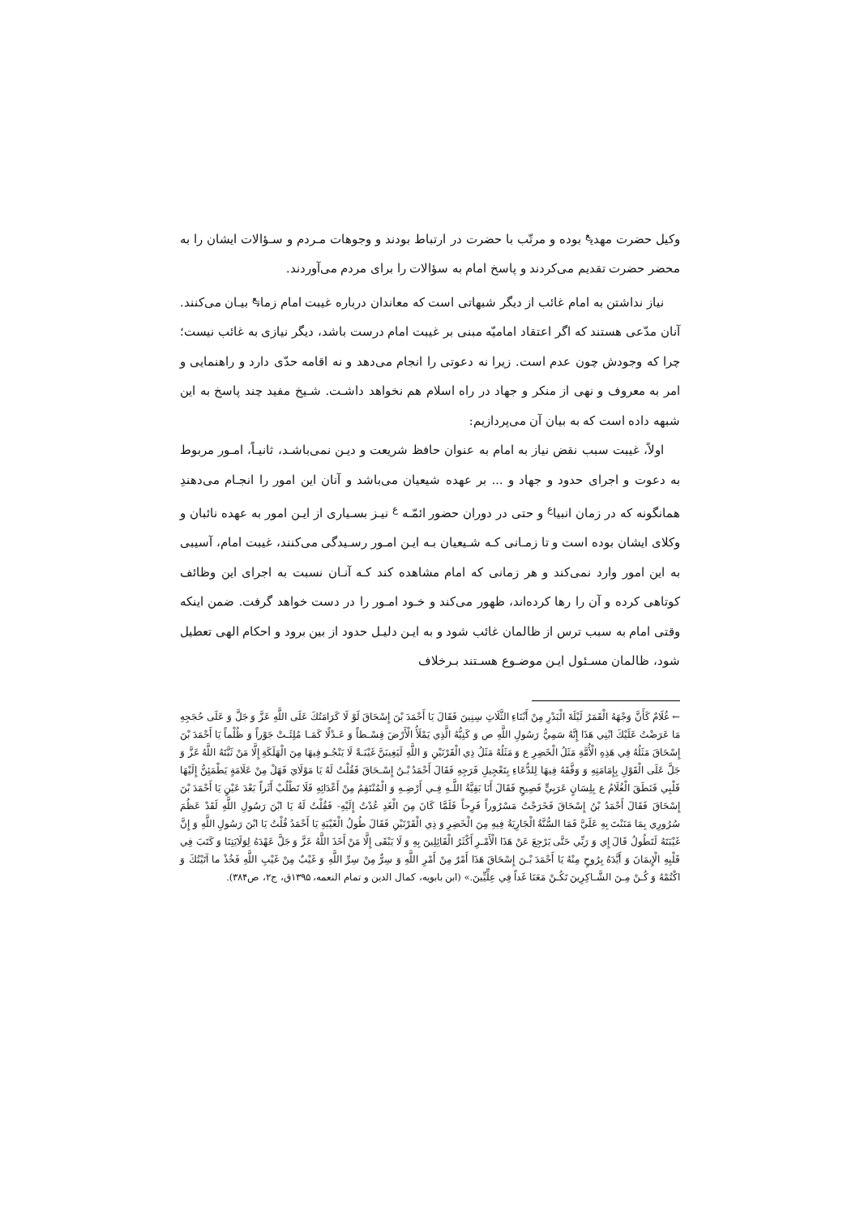وکیل حضرت مهدی<sup>ع</sup> بوده و مرتّب با حضرت در ارتباط بودند و وجوهات مـردم و سـؤالات ایشان را به محضر حضرت تقدیم می‌کردند و پاسخ امام به سؤالات را برای مردم می‌آوردند.
نیاز نداشتن به امام غائب از دیگر شبهاتی است که معاندان درباره غیبت امام زمان<sup>ع</sup> بیـان می‌کنند. آنان مدّعی هستند که اگر اعتقاد امامیّه مبنی بر غیبت امام درست باشد، دیگر نیازی به غائب نیست؛ چرا که وجودش چون عدم است. زیرا نه دعوتی را انجام می‌دهد و نه اقامه حدّی دارد و راهنمایی و امر به معروف و نهی از منکر و جهاد در راه اسلام هم نخواهد داشـت. شـیخ مفید چند پاسخ به این شبهه داده است که به بیان آن می‌پردازیم:
اولاً، غیبت سبب نقض نیاز به امام به عنوان حافظ شریعت و دیـن نمی‌باشـد، ثانیـاً، امـور مربوط به دعوت و اجرای حدود و جهاد و ... بر عهده شیعیان می‌باشد و آنان این امور را انجـام می‌دهندِ همانگونه که در زمان انبیا<sup>ع</sup> و حتی در دوران حضور ائمّـه <sup>ع</sup> نیـز بسـیاری از ایـن امور به عهده نائبان و وکلای ایشان بوده است و تا زمـانی کـه شـیعیان بـه ایـن امـور رسـیدگی می‌کنند، غیبت امام، آسیبی به این امور وارد نمی‌کند و هر زمانی که امام مشاهده کند کـه آنـان نسبت به اجرای این وظائف کوتاهی کرده و آن را رها کرده‌اند، ظهور می‌کند و خـود امـور را در دست خواهد گرفت. ضمن اینکه وقتی امام به سبب ترس از ظالمان غائب شود و به ایـن دلیـل حدود از بین برود و احکام الهی تعطیل شود، ظالمان مسـئول ایـن موضـوع هسـتند بـرخلاف
← غُلَامٌ كَأَنَّ وَجْهَهُ الْقَمَرُ لَيْلَةَ الْبَدْرِ مِنْ أَبْنَاءِ الثَّلَاثِ سِنِينَ فَقَالَ يَا أَحْمَدَ بْنَ إِسْحَاقَ لَوْ لَا كَرَامَتُكَ عَلَى اللَّهِ عَزَّ وَ جَلَّ وَ عَلَى حُجَجِهِ مَا عَرَضْتُ عَلَيْكَ ابْنِي هَذَا إِنَّهُ سَمِيُّ رَسُولِ اللَّهِ ص وَ كَنِيُّهُ الَّذِي يَمْلَأُ الْأَرْضَ قِسْـطاً وَ عَـدْلًا كَمَـا مُلِئَـتْ جَوْراً وَ ظُلْماً يَا أَحْمَدَ بْنَ إِسْحَاقَ مَثَلُهُ فِي هَذِهِ الْأُمَّةِ مَثَلُ الْخَضِرِ ع وَ مَثَلُهُ مَثَلُ ذِي الْقَرْنَيْنِ وَ اللَّهِ لَيَغِيبَنَّ غَيْبَـةً لَا يَنْجُـو فِيهَا مِنَ الْهَلَكَةِ إِلَّا مَنْ ثَبَّتَهُ اللَّهُ عَزَّ وَ جَلَّ عَلَى الْقَوْلِ بِإِمَامَتِهِ وَ وَفَّقَهُ فِيهَا لِلدُّعَاءِ بِتَعْجِيلِ فَرَجِهِ فَقَالَ أَحْمَدُ بْـنُ إِسْـحَاقَ فَقُلْتُ لَهُ يَا مَوْلَايَ فَهَلْ مِنْ عَلَامَةٍ يَطْمَئِنُّ إِلَيْهَا قَلْبِي فَنَطَقَ الْغُلَامُ ع بِلِسَانٍ عَرَبِيٍّ فَصِيحٍ فَقَالَ أَنَا بَقِيَّةُ اللَّـهِ فِـي أَرْضِـهِ وَ الْمُنْتَقِمُ مِنْ أَعْدَائِهِ فَلَا تَطْلُبْ أَثَراً بَعْدَ عَيْنٍ يَا أَحْمَدَ بْنَ إِسْحَاقَ فَقَالَ أَحْمَدُ بْنُ إِسْحَاقَ فَخَرَجْتُ مَسْرُوراً فَرِحاً فَلَمَّا كَانَ مِنَ الْغَدِ عُدْتُ إِلَيْهِ- فَقُلْتُ لَهُ يَا ابْنَ رَسُولِ اللَّهِ لَقَدْ عَظُمَ سُرُورِي بِمَا مَنَنْتَ بِهِ عَلَيَّ فَمَا السُّنَّةُ الْجَارِيَةُ فِيهِ مِنَ الْخَضِرِ وَ ذِي الْقَرْنَيْنِ فَقَالَ طُولُ الْغَيْبَةِ يَا أَحْمَدُ قُلْتُ يَا ابْنَ رَسُولِ اللَّهِ وَ إِنَّ غَيْبَتَهُ لَتَطُولُ قَالَ إِي وَ رَبِّي حَتَّى يَرْجِعَ عَنْ هَذَا الْأَمْـرِ أَكْثَرُ الْقَائِلِينَ بِهِ وَ لَا يَبْقَى إِلَّا مَنْ أَخَذَ اللَّهُ عَزَّ وَ جَلَّ عَهْدَهُ لِوَلَايَتِنَا وَ كَتَبَ فِي قَلْبِهِ الْإِيمَانَ وَ أَيَّدَهُ بِرُوحٍ مِنْهُ يَا أَحْمَدَ بْـنَ إِسْحَاقَ هَذَا أَمْرٌ مِنْ أَمْرِ اللَّهِ وَ سِرٌّ مِنْ سِرِّ اللَّهِ وَ غَيْبٌ مِنْ غَيْبِ اللَّهِ فَخُذْ ما آتَيْتُكَ وَ اكْتُمْهُ وَ كُـنْ مِـنَ الشَّـاكِرِينَ تَكُـنْ مَعَنَا غَداً فِي عِلِّيِّينَ.» (ابن بابویه، کمال الدین و تمام النعمه، ۱۳۹۵ق، ج۲، ص۳۸۴).